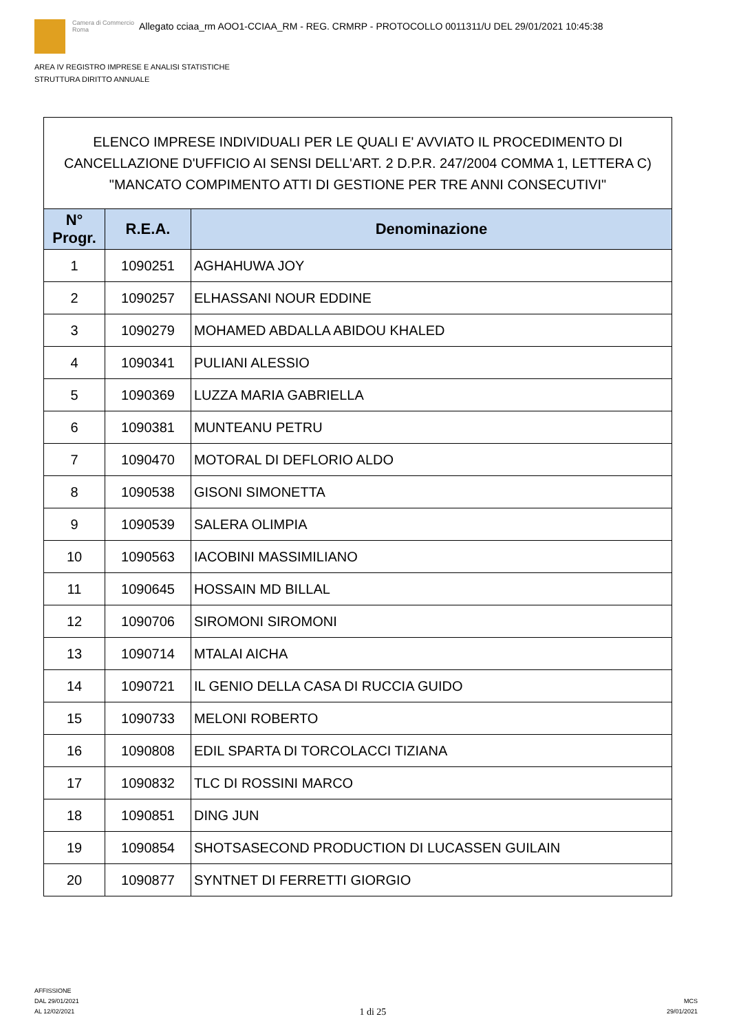Camera di Commercio
Roma
Allegato cciaa_rm AOO1-CCIAA_RM - REG. CRMRP - PROTOCOLLO 0011311/U DEL 29/01/2021 10:45:38
AREA IV REGISTRO IMPRESE E ANALISI STATISTICHE
STRUTTURA DIRITTO ANNUALE
| ELENCO IMPRESE INDIVIDUALI PER LE QUALI E' AVVIATO IL PROCEDIMENTO DI CANCELLAZIONE D'UFFICIO AI SENSI DELL'ART. 2 D.P.R. 247/2004 COMMA 1, LETTERA C) "MANCATO COMPIMENTO ATTI DI GESTIONE PER TRE ANNI CONSECUTIVI" | | |
| --- | --- | --- |
| N° Progr. | R.E.A. | Denominazione |
| 1 | 1090251 | AGHAHUWA JOY |
| 2 | 1090257 | ELHASSANI NOUR EDDINE |
| 3 | 1090279 | MOHAMED ABDALLA ABIDOU KHALED |
| 4 | 1090341 | PULIANI ALESSIO |
| 5 | 1090369 | LUZZA MARIA GABRIELLA |
| 6 | 1090381 | MUNTEANU PETRU |
| 7 | 1090470 | MOTORAL DI DEFLORIO ALDO |
| 8 | 1090538 | GISONI SIMONETTA |
| 9 | 1090539 | SALERA OLIMPIA |
| 10 | 1090563 | IACOBINI MASSIMILIANO |
| 11 | 1090645 | HOSSAIN MD BILLAL |
| 12 | 1090706 | SIROMONI SIROMONI |
| 13 | 1090714 | MTALAI AICHA |
| 14 | 1090721 | IL GENIO DELLA CASA DI RUCCIA GUIDO |
| 15 | 1090733 | MELONI ROBERTO |
| 16 | 1090808 | EDIL SPARTA DI TORCOLACCI TIZIANA |
| 17 | 1090832 | TLC DI ROSSINI MARCO |
| 18 | 1090851 | DING JUN |
| 19 | 1090854 | SHOTSASECOND PRODUCTION DI LUCASSEN GUILAIN |
| 20 | 1090877 | SYNTNET DI FERRETTI GIORGIO |
AFFISSIONE
DAL 29/01/2021
AL 12/02/2021
1 di 25
MCS
29/01/2021